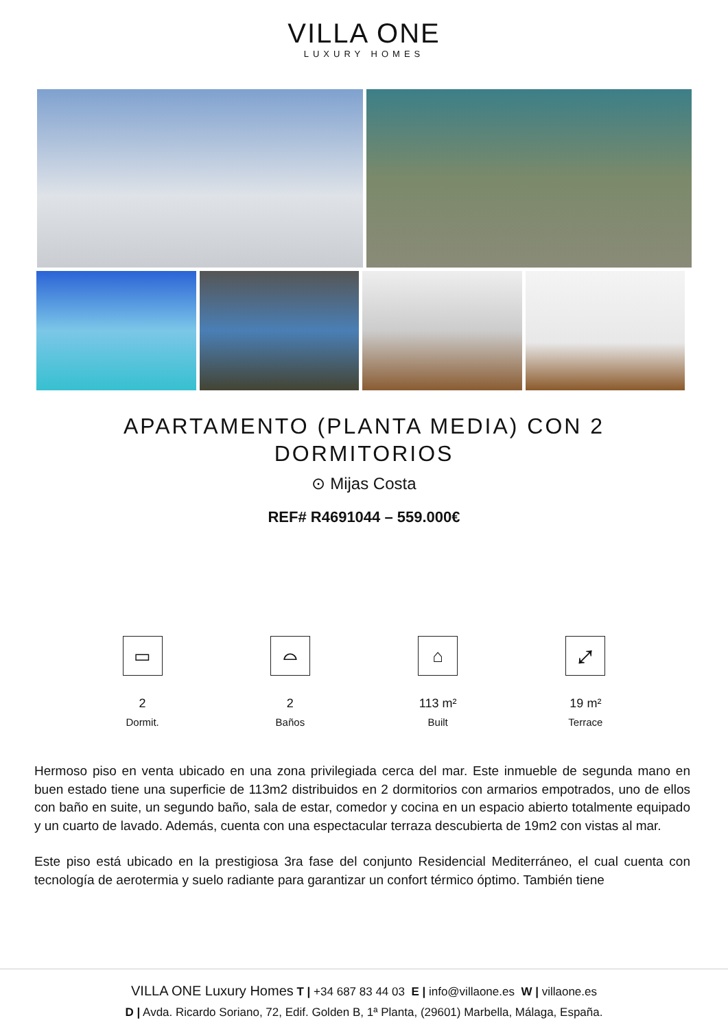VILLA ONE
LUXURY HOMES
APARTAMENTO (PLANTA MEDIA) CON 2 DORMITORIOS
⊙ Mijas Costa
REF# R4691044 – 559.000€
▭
2
Dormit.
⌓
2
Baños
⌂
113 m²
Built
⤢
19 m²
Terrace
Hermoso piso en venta ubicado en una zona privilegiada cerca del mar. Este inmueble de segunda mano en buen estado tiene una superficie de 113m2 distribuidos en 2 dormitorios con armarios empotrados, uno de ellos con baño en suite, un segundo baño, sala de estar, comedor y cocina en un espacio abierto totalmente equipado y un cuarto de lavado. Además, cuenta con una espectacular terraza descubierta de 19m2 con vistas al mar.
Este piso está ubicado en la prestigiosa 3ra fase del conjunto Residencial Mediterráneo, el cual cuenta con tecnología de aerotermia y suelo radiante para garantizar un confort térmico óptimo. También tiene
VILLA ONE Luxury Homes T | +34 687 83 44 03 E | info@villaone.es W | villaone.es
D | Avda. Ricardo Soriano, 72, Edif. Golden B, 1ª Planta, (29601) Marbella, Málaga, España.